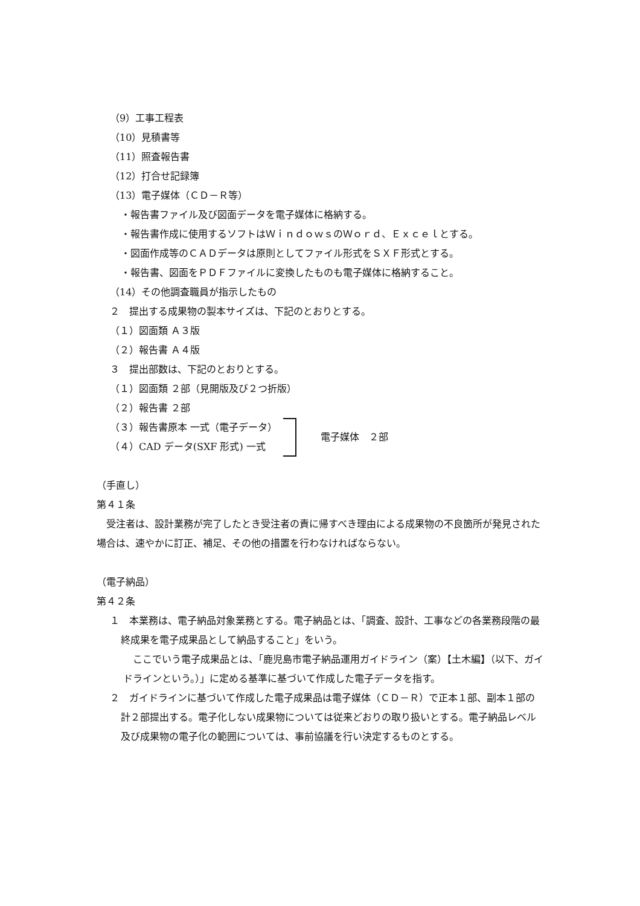（9）工事工程表
（10）見積書等
（11）照査報告書
（12）打合せ記録簿
（13）電子媒体（ＣＤ－Ｒ等）
・報告書ファイル及び図面データを電子媒体に格納する。
・報告書作成に使用するソフトはＷｉｎｄｏｗｓのＷｏｒｄ、Ｅｘｃｅｌとする。
・図面作成等のＣＡＤデータは原則としてファイル形式をＳＸＦ形式とする。
・報告書、図面をＰＤＦファイルに変換したものも電子媒体に格納すること。
（14）その他調査職員が指示したもの
２　提出する成果物の製本サイズは、下記のとおりとする。
（１）図面類 Ａ３版
（２）報告書 Ａ４版
３　提出部数は、下記のとおりとする。
（１）図面類 ２部（見開版及び２つ折版）
（２）報告書 ２部
（３）報告書原本 一式（電子データ）
（４）CAD データ(SXF 形式) 一式
電子媒体　２部
（手直し）
第４１条
　受注者は、設計業務が完了したとき受注者の責に帰すべき理由による成果物の不良箇所が発見された場合は、速やかに訂正、補足、その他の措置を行わなければならない。
（電子納品）
第４２条
１　本業務は、電子納品対象業務とする。電子納品とは、「調査、設計、工事などの各業務段階の最終成果を電子成果品として納品すること」をいう。
　ここでいう電子成果品とは、「鹿児島市電子納品運用ガイドライン（案）【土木編】（以下、ガイドラインという。）」に定める基準に基づいて作成した電子データを指す。
２　ガイドラインに基づいて作成した電子成果品は電子媒体（ＣＤ－Ｒ）で正本１部、副本１部の計２部提出する。電子化しない成果物については従来どおりの取り扱いとする。電子納品レベル及び成果物の電子化の範囲については、事前協議を行い決定するものとする。